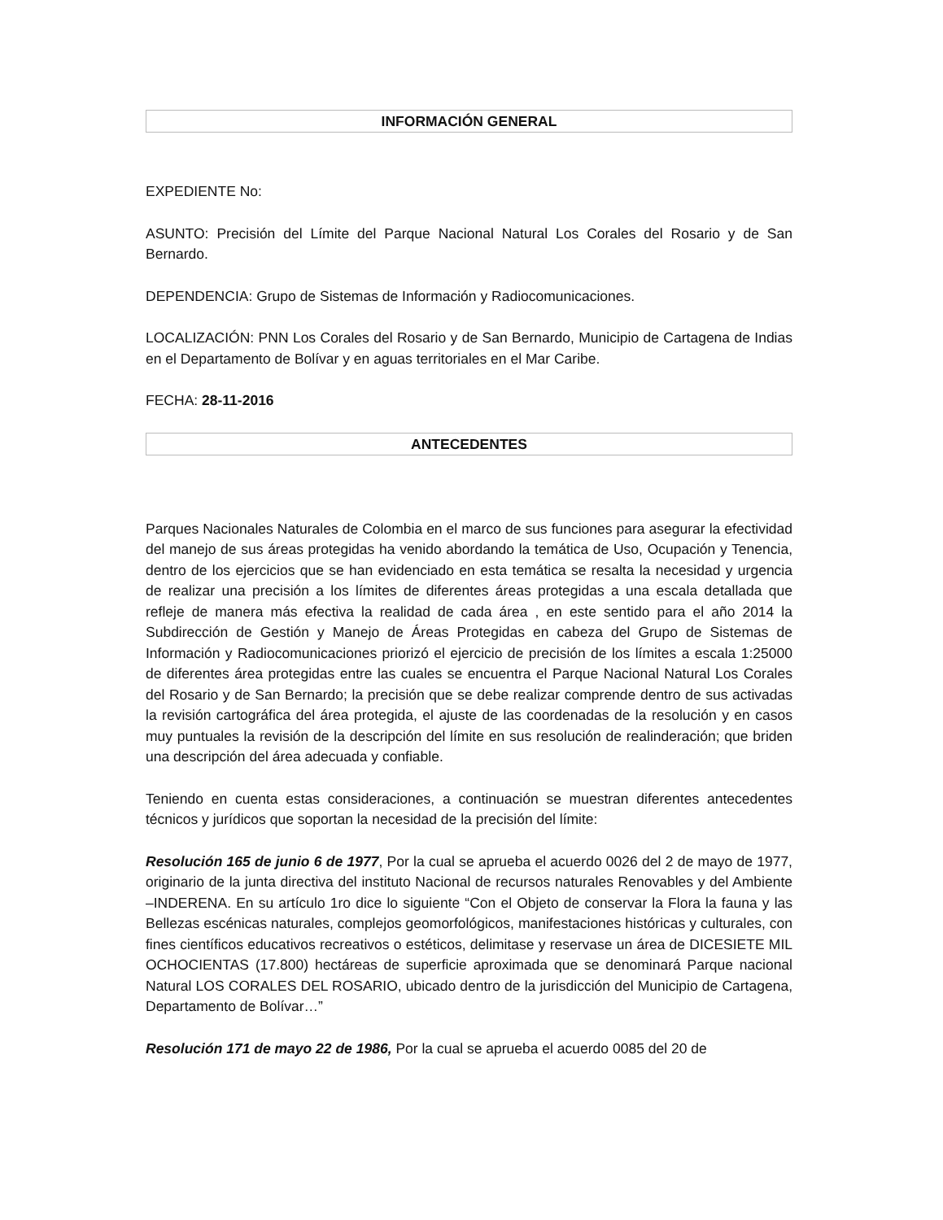INFORMACIÓN GENERAL
EXPEDIENTE No:
ASUNTO: Precisión del Límite del Parque Nacional Natural Los Corales del Rosario y de San Bernardo.
DEPENDENCIA: Grupo de Sistemas de Información y Radiocomunicaciones.
LOCALIZACIÓN: PNN Los Corales del Rosario y de San Bernardo, Municipio de Cartagena de Indias en el Departamento de Bolívar y en aguas territoriales en el Mar Caribe.
FECHA: 28-11-2016
ANTECEDENTES
Parques Nacionales Naturales de Colombia en el marco de sus funciones para asegurar la efectividad del manejo de sus áreas protegidas ha venido abordando la temática de Uso, Ocupación y Tenencia, dentro de los ejercicios que se han evidenciado en esta temática se resalta la necesidad y urgencia de realizar una precisión a los límites de diferentes áreas protegidas a una escala detallada que refleje de manera más efectiva la realidad de cada área , en este sentido para el año 2014 la Subdirección de Gestión y Manejo de Áreas Protegidas en cabeza del Grupo de Sistemas de Información y Radiocomunicaciones priorizó el ejercicio de precisión de los límites a escala 1:25000 de diferentes área protegidas entre las cuales se encuentra el Parque Nacional Natural Los Corales del Rosario y de San Bernardo; la precisión que se debe realizar comprende dentro de sus activadas la revisión cartográfica del área protegida, el ajuste de las coordenadas de la resolución y en casos muy puntuales la revisión de la descripción del límite en sus resolución de realinderación; que briden una descripción del área adecuada y confiable.
Teniendo en cuenta estas consideraciones, a continuación se muestran diferentes antecedentes técnicos y jurídicos que soportan la necesidad de la precisión del límite:
Resolución 165 de junio 6 de 1977, Por la cual se aprueba el acuerdo 0026 del 2 de mayo de 1977, originario de la junta directiva del instituto Nacional de recursos naturales Renovables y del Ambiente –INDERENA. En su artículo 1ro dice lo siguiente “Con el Objeto de conservar la Flora la fauna y las Bellezas escénicas naturales, complejos geomorfológicos, manifestaciones históricas y culturales, con fines científicos educativos recreativos o estéticos, delimitase y reservase un área de DICESIETE MIL OCHOCIENTAS (17.800) hectáreas de superficie aproximada que se denominará Parque nacional Natural LOS CORALES DEL ROSARIO, ubicado dentro de la jurisdicción del Municipio de Cartagena, Departamento de Bolívar…”
Resolución 171 de mayo 22 de 1986, Por la cual se aprueba el acuerdo 0085 del 20 de